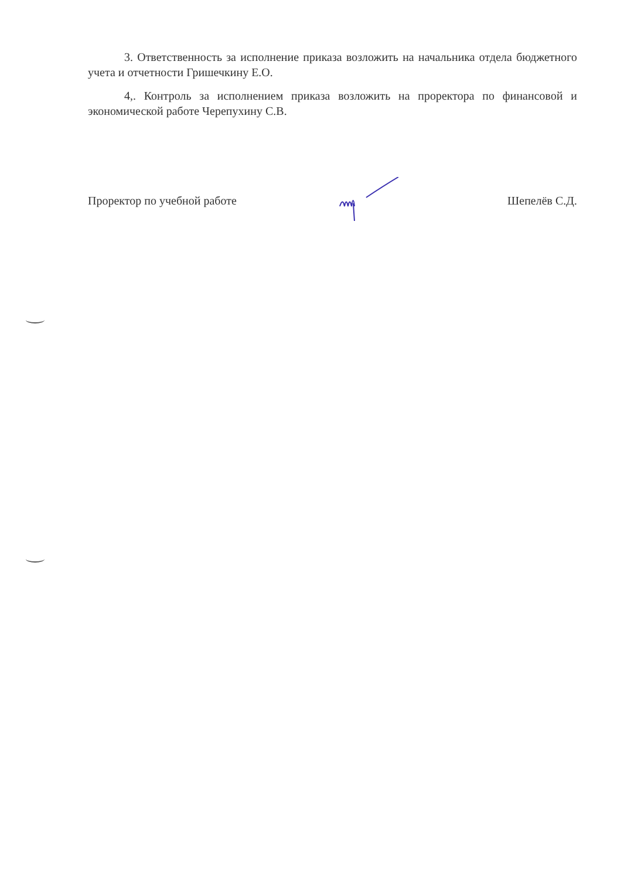3. Ответственность за исполнение приказа возложить на начальника отдела бюджетного учета и отчетности Гришечкину Е.О.
4,. Контроль за исполнением приказа возложить на проректора по финансовой и экономической работе Черепухину С.В.
Проректор по учебной работе Шепелёв С.Д.